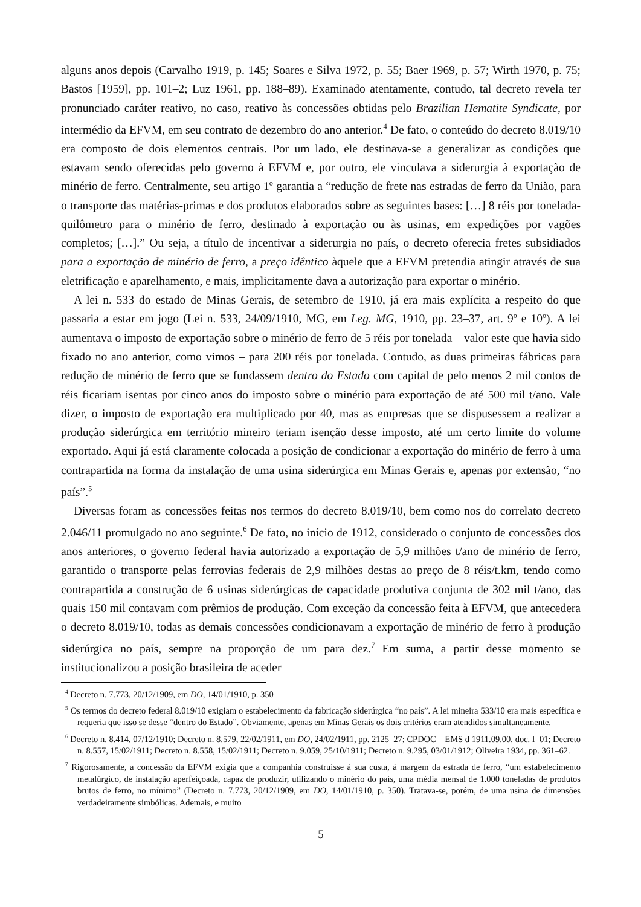alguns anos depois (Carvalho 1919, p. 145; Soares e Silva 1972, p. 55; Baer 1969, p. 57; Wirth 1970, p. 75; Bastos [1959], pp. 101–2; Luz 1961, pp. 188–89). Examinado atentamente, contudo, tal decreto revela ter pronunciado caráter reativo, no caso, reativo às concessões obtidas pelo Brazilian Hematite Syndicate, por intermédio da EFVM, em seu contrato de dezembro do ano anterior.<sup>4</sup> De fato, o conteúdo do decreto 8.019/10 era composto de dois elementos centrais. Por um lado, ele destinava-se a generalizar as condições que estavam sendo oferecidas pelo governo à EFVM e, por outro, ele vinculava a siderurgia à exportação de minério de ferro. Centralmente, seu artigo 1º garantia a “redução de frete nas estradas de ferro da União, para o transporte das matérias-primas e dos produtos elaborados sobre as seguintes bases: […] 8 réis por tonelada-quilômetro para o minério de ferro, destinado à exportação ou às usinas, em expedições por vagões completos; […].” Ou seja, a título de incentivar a siderurgia no país, o decreto oferecia fretes subsidiados para a exportação de minério de ferro, a preço idêntico àquele que a EFVM pretendia atingir através de sua eletrificação e aparelhamento, e mais, implicitamente dava a autorização para exportar o minério.
A lei n. 533 do estado de Minas Gerais, de setembro de 1910, já era mais explícita a respeito do que passaria a estar em jogo (Lei n. 533, 24/09/1910, MG, em Leg. MG, 1910, pp. 23–37, art. 9º e 10º). A lei aumentava o imposto de exportação sobre o minério de ferro de 5 réis por tonelada – valor este que havia sido fixado no ano anterior, como vimos – para 200 réis por tonelada. Contudo, as duas primeiras fábricas para redução de minério de ferro que se fundassem dentro do Estado com capital de pelo menos 2 mil contos de réis ficariam isentas por cinco anos do imposto sobre o minério para exportação de até 500 mil t/ano. Vale dizer, o imposto de exportação era multiplicado por 40, mas as empresas que se dispusessem a realizar a produção siderúrgica em território mineiro teriam isenção desse imposto, até um certo limite do volume exportado. Aqui já está claramente colocada a posição de condicionar a exportação do minério de ferro à uma contrapartida na forma da instalação de uma usina siderúrgica em Minas Gerais e, apenas por extensão, “no país”.<sup>5</sup>
Diversas foram as concessões feitas nos termos do decreto 8.019/10, bem como nos do correlato decreto 2.046/11 promulgado no ano seguinte.<sup>6</sup> De fato, no início de 1912, considerado o conjunto de concessões dos anos anteriores, o governo federal havia autorizado a exportação de 5,9 milhões t/ano de minério de ferro, garantido o transporte pelas ferrovias federais de 2,9 milhões destas ao preço de 8 réis/t.km, tendo como contrapartida a construção de 6 usinas siderúrgicas de capacidade produtiva conjunta de 302 mil t/ano, das quais 150 mil contavam com prêmios de produção. Com exceção da concessão feita à EFVM, que antecedera o decreto 8.019/10, todas as demais concessões condicionavam a exportação de minério de ferro à produção siderúrgica no país, sempre na proporção de um para dez.<sup>7</sup> Em suma, a partir desse momento se institucionalizou a posição brasileira de aceder
<sup>4</sup> Decreto n. 7.773, 20/12/1909, em DO, 14/01/1910, p. 350
<sup>5</sup> Os termos do decreto federal 8.019/10 exigiam o estabelecimento da fabricação siderúrgica “no país”. A lei mineira 533/10 era mais específica e requeria que isso se desse “dentro do Estado”. Obviamente, apenas em Minas Gerais os dois critérios eram atendidos simultaneamente.
<sup>6</sup> Decreto n. 8.414, 07/12/1910; Decreto n. 8.579, 22/02/1911, em DO, 24/02/1911, pp. 2125–27; CPDOC – EMS d 1911.09.00, doc. I–01; Decreto n. 8.557, 15/02/1911; Decreto n. 8.558, 15/02/1911; Decreto n. 9.059, 25/10/1911; Decreto n. 9.295, 03/01/1912; Oliveira 1934, pp. 361–62.
<sup>7</sup> Rigorosamente, a concessão da EFVM exigia que a companhia construísse à sua custa, à margem da estrada de ferro, “um estabelecimento metalúrgico, de instalação aperfeiçoada, capaz de produzir, utilizando o minério do país, uma média mensal de 1.000 toneladas de produtos brutos de ferro, no mínimo” (Decreto n. 7.773, 20/12/1909, em DO, 14/01/1910, p. 350). Tratava-se, porém, de uma usina de dimensões verdadeiramente simbólicas. Ademais, e muito
5